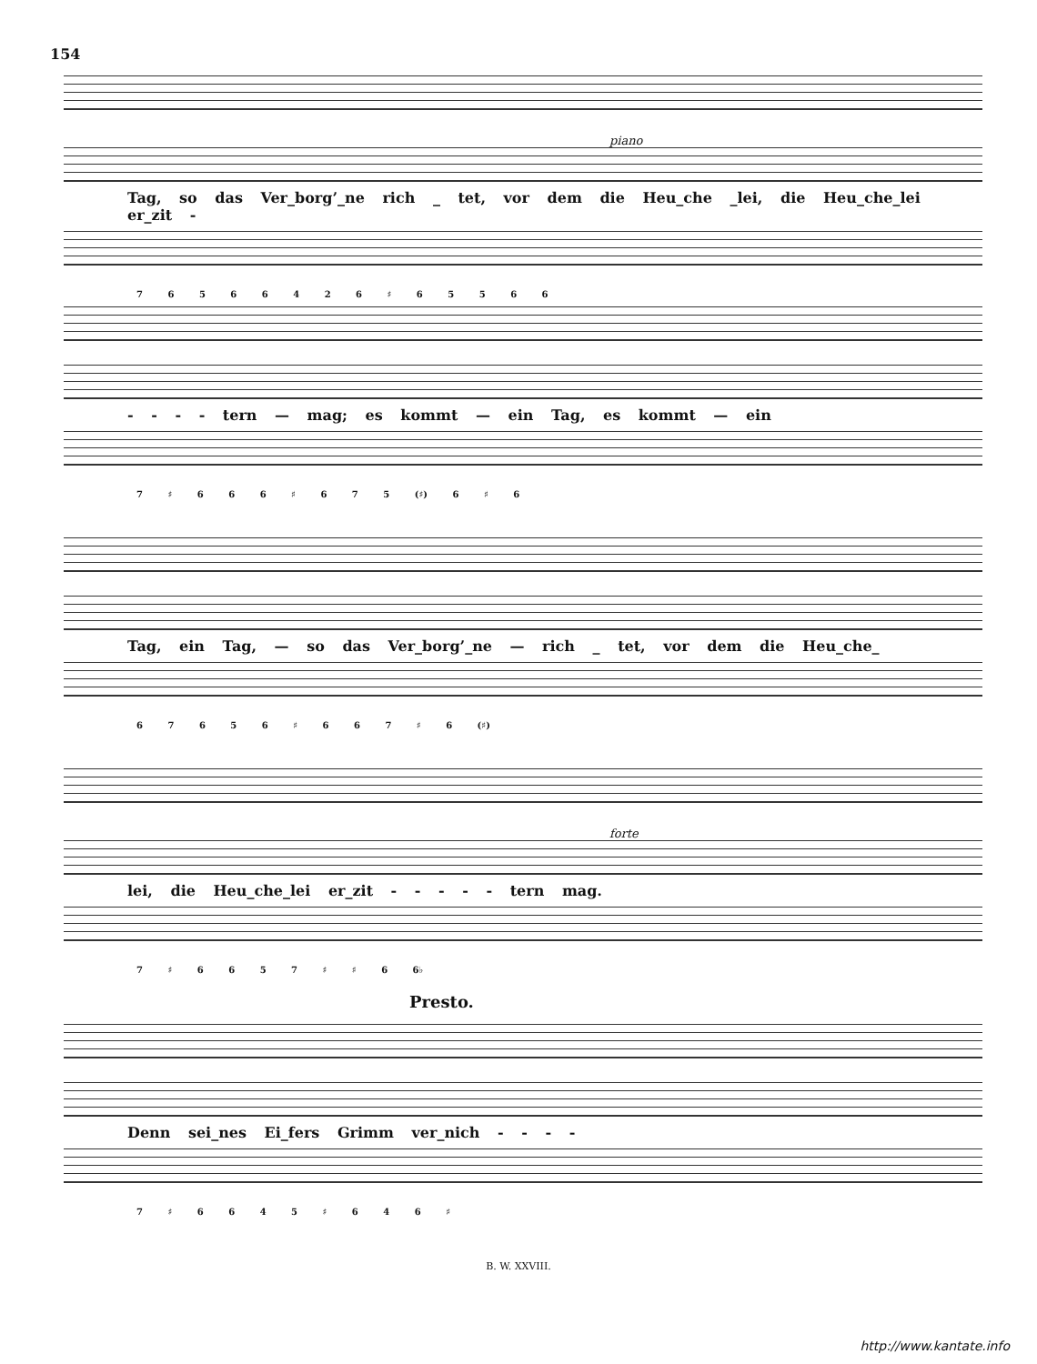154
piano
Tag, so das Ver_borg’_ne rich _ tet, vor dem die Heu_che _lei, die Heu_che_lei er_zit -
7 6 5 6 6 4 2 6 ♯ 6 5 5 6 6
- - - - tern — mag; es kommt — ein Tag, es kommt — ein
7 ♯ 6 6 6 ♯ 6 7 5 (♯) 6 ♯ 6
Tag, ein Tag, — so das Ver_borg’_ne — rich _ tet, vor dem die Heu_che_
6 7 6 5 6 ♯ 6 6 7 ♯ 6 (♯)
forte
lei, die Heu_che_lei er_zit - - - - - tern mag.
7 ♯ 6 6 5 7 ♯ ♯ 6 6♭
Presto.
Denn sei_nes Ei_fers Grimm ver_nich - - - -
7 ♯ 6 6 4 5 ♯ 6 4 6 ♯
B. W. XXVIII.
http://www.kantate.info